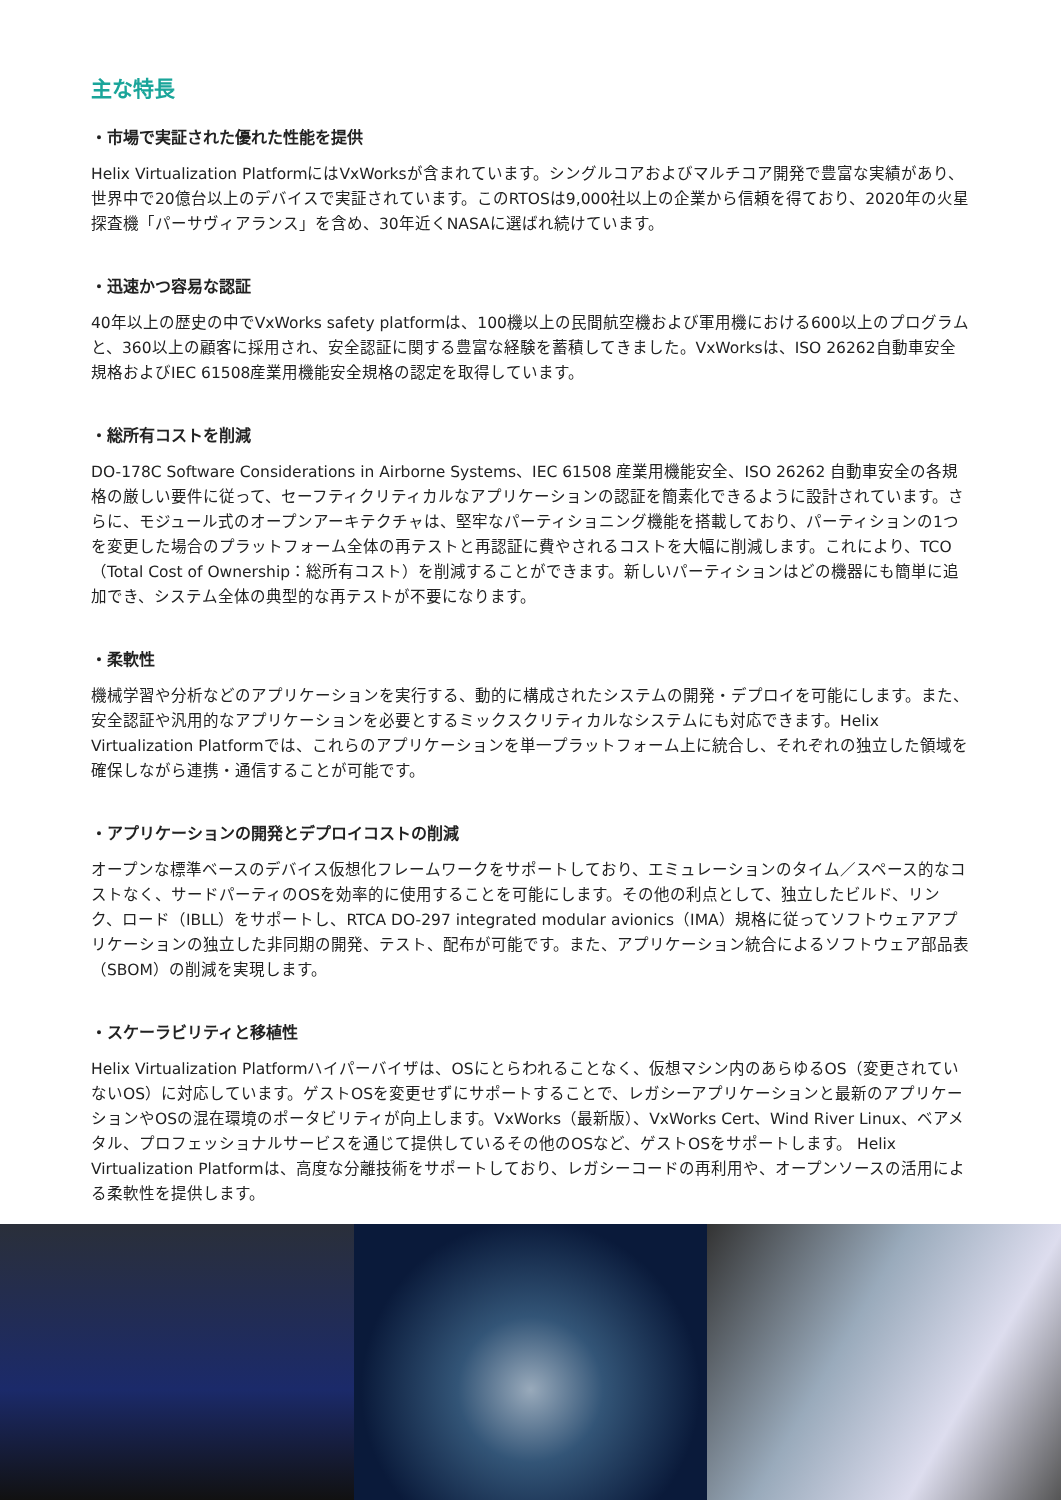主な特長
・市場で実証された優れた性能を提供
Helix Virtualization PlatformにはVxWorksが含まれています。シングルコアおよびマルチコア開発で豊富な実績があり、世界中で20億台以上のデバイスで実証されています。このRTOSは9,000社以上の企業から信頼を得ており、2020年の火星探査機「パーサヴィアランス」を含め、30年近くNASAに選ばれ続けています。
・迅速かつ容易な認証
40年以上の歴史の中でVxWorks safety platformは、100機以上の民間航空機および軍用機における600以上のプログラムと、360以上の顧客に採用され、安全認証に関する豊富な経験を蓄積してきました。VxWorksは、ISO 26262自動車安全規格およびIEC 61508産業用機能安全規格の認定を取得しています。
・総所有コストを削減
DO-178C Software Considerations in Airborne Systems、IEC 61508 産業用機能安全、ISO 26262 自動車安全の各規格の厳しい要件に従って、セーフティクリティカルなアプリケーションの認証を簡素化できるように設計されています。さらに、モジュール式のオープンアーキテクチャは、堅牢なパーティショニング機能を搭載しており、パーティションの1つを変更した場合のプラットフォーム全体の再テストと再認証に費やされるコストを大幅に削減します。これにより、TCO（Total Cost of Ownership：総所有コスト）を削減することができます。新しいパーティションはどの機器にも簡単に追加でき、システム全体の典型的な再テストが不要になります。
・柔軟性
機械学習や分析などのアプリケーションを実行する、動的に構成されたシステムの開発・デプロイを可能にします。また、安全認証や汎用的なアプリケーションを必要とするミックスクリティカルなシステムにも対応できます。Helix Virtualization Platformでは、これらのアプリケーションを単一プラットフォーム上に統合し、それぞれの独立した領域を確保しながら連携・通信することが可能です。
・アプリケーションの開発とデプロイコストの削減
オープンな標準ベースのデバイス仮想化フレームワークをサポートしており、エミュレーションのタイム／スペース的なコストなく、サードパーティのOSを効率的に使用することを可能にします。その他の利点として、独立したビルド、リンク、ロード（IBLL）をサポートし、RTCA DO-297 integrated modular avionics（IMA）規格に従ってソフトウェアアプリケーションの独立した非同期の開発、テスト、配布が可能です。また、アプリケーション統合によるソフトウェア部品表（SBOM）の削減を実現します。
・スケーラビリティと移植性
Helix Virtualization Platformハイパーバイザは、OSにとらわれることなく、仮想マシン内のあらゆるOS（変更されていないOS）に対応しています。ゲストOSを変更せずにサポートすることで、レガシーアプリケーションと最新のアプリケーションやOSの混在環境のポータビリティが向上します。VxWorks（最新版）、VxWorks Cert、Wind River Linux、ベアメタル、プロフェッショナルサービスを通じて提供しているその他のOSなど、ゲストOSをサポートします。 Helix Virtualization Platformは、高度な分離技術をサポートしており、レガシーコードの再利用や、オープンソースの活用による柔軟性を提供します。